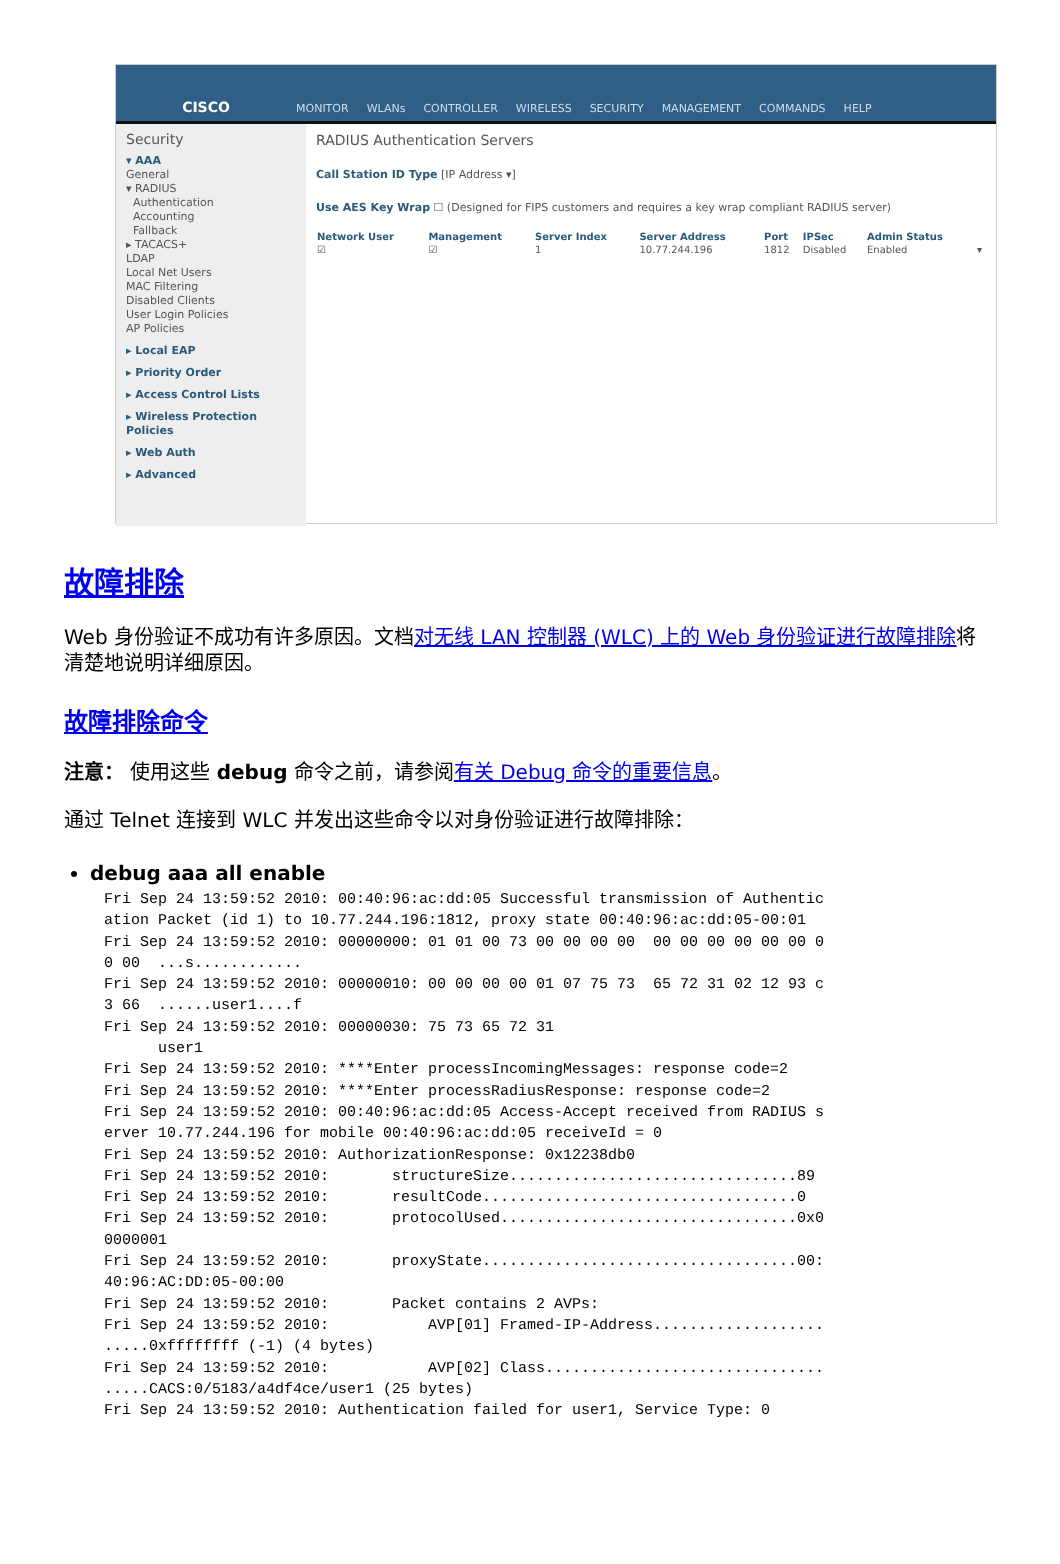CISCO
MONITOR WLANs CONTROLLER WIRELESS SECURITY MANAGEMENT COMMANDS HELP
Security
▾ AAA
General
▾ RADIUS
Authentication
Accounting
Fallback
▸ TACACS+
LDAP
Local Net Users
MAC Filtering
Disabled Clients
User Login Policies
AP Policies
▸ Local EAP
▸ Priority Order
▸ Access Control Lists
▸ Wireless Protection Policies
▸ Web Auth
▸ Advanced
RADIUS Authentication Servers
Call Station ID Type [IP Address ▾]
Use AES Key Wrap ☐ (Designed for FIPS customers and requires a key wrap compliant RADIUS server)
| Network User | Management | Server Index | Server Address | Port | IPSec | Admin Status | |
| --- | --- | --- | --- | --- | --- | --- | --- |
| ☑ | ☑ | 1 | 10.77.244.196 | 1812 | Disabled | Enabled | ▾ |
故障排除
Web 身份验证不成功有许多原因。文档对无线 LAN 控制器 (WLC) 上的 Web 身份验证进行故障排除将清楚地说明详细原因。
故障排除命令
注意： 使用这些 debug 命令之前，请参阅有关 Debug 命令的重要信息。
通过 Telnet 连接到 WLC 并发出这些命令以对身份验证进行故障排除：
debug aaa all enable
Fri Sep 24 13:59:52 2010: 00:40:96:ac:dd:05 Successful transmission of Authentic
ation Packet (id 1) to 10.77.244.196:1812, proxy state 00:40:96:ac:dd:05-00:01
Fri Sep 24 13:59:52 2010: 00000000: 01 01 00 73 00 00 00 00  00 00 00 00 00 00 0
0 00  ...s............
Fri Sep 24 13:59:52 2010: 00000010: 00 00 00 00 01 07 75 73  65 72 31 02 12 93 c
3 66  ......user1....f
Fri Sep 24 13:59:52 2010: 00000030: 75 73 65 72 31
      user1
Fri Sep 24 13:59:52 2010: ****Enter processIncomingMessages: response code=2
Fri Sep 24 13:59:52 2010: ****Enter processRadiusResponse: response code=2
Fri Sep 24 13:59:52 2010: 00:40:96:ac:dd:05 Access-Accept received from RADIUS s
erver 10.77.244.196 for mobile 00:40:96:ac:dd:05 receiveId = 0
Fri Sep 24 13:59:52 2010: AuthorizationResponse: 0x12238db0
Fri Sep 24 13:59:52 2010:       structureSize................................89
Fri Sep 24 13:59:52 2010:       resultCode...................................0
Fri Sep 24 13:59:52 2010:       protocolUsed.................................0x0
0000001
Fri Sep 24 13:59:52 2010:       proxyState...................................00:
40:96:AC:DD:05-00:00
Fri Sep 24 13:59:52 2010:       Packet contains 2 AVPs:
Fri Sep 24 13:59:52 2010:           AVP[01] Framed-IP-Address...................
.....0xffffffff (-1) (4 bytes)
Fri Sep 24 13:59:52 2010:           AVP[02] Class...............................
.....CACS:0/5183/a4df4ce/user1 (25 bytes)
Fri Sep 24 13:59:52 2010: Authentication failed for user1, Service Type: 0